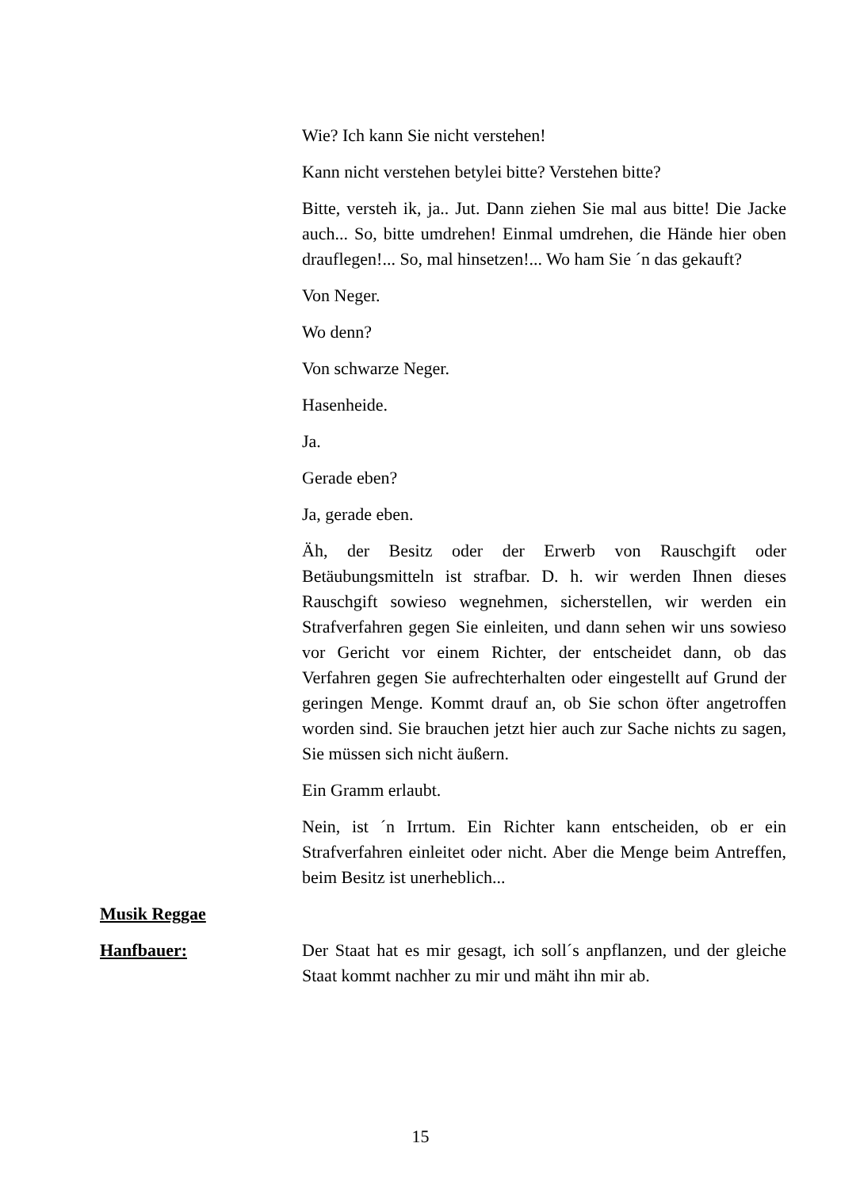Wie? Ich kann Sie nicht verstehen!
Kann nicht verstehen betylei bitte? Verstehen bitte?
Bitte, versteh ik, ja.. Jut. Dann ziehen Sie mal aus bitte! Die Jacke auch... So, bitte umdrehen! Einmal umdrehen, die Hände hier oben drauflegen!... So, mal hinsetzen!... Wo ham Sie ´n das gekauft?
Von Neger.
Wo denn?
Von schwarze Neger.
Hasenheide.
Ja.
Gerade eben?
Ja, gerade eben.
Äh, der Besitz oder der Erwerb von Rauschgift oder Betäubungsmitteln ist strafbar. D. h. wir werden Ihnen dieses Rauschgift sowieso wegnehmen, sicherstellen, wir werden ein Strafverfahren gegen Sie einleiten, und dann sehen wir uns sowieso vor Gericht vor einem Richter, der entscheidet dann, ob das Verfahren gegen Sie aufrechterhalten oder eingestellt auf Grund der geringen Menge. Kommt drauf an, ob Sie schon öfter angetroffen worden sind. Sie brauchen jetzt hier auch zur Sache nichts zu sagen, Sie müssen sich nicht äußern.
Ein Gramm erlaubt.
Nein, ist ´n Irrtum. Ein Richter kann entscheiden, ob er ein Strafverfahren einleitet oder nicht. Aber die Menge beim Antreffen, beim Besitz ist unerheblich...
Musik Reggae
Hanfbauer: Der Staat hat es mir gesagt, ich soll´s anpflanzen, und der gleiche Staat kommt nachher zu mir und mäht ihn mir ab.
15